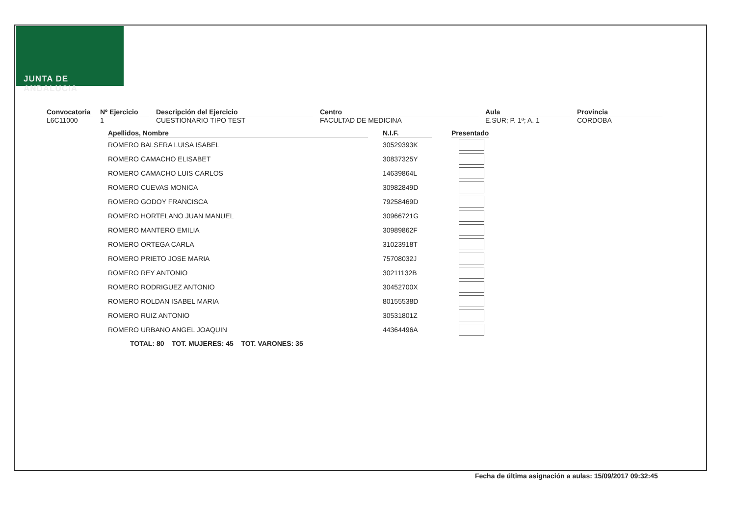JUNTA DE ANDALUCIA
Convocatoria
L6C11000
Nº Ejercicio
1
Descripción del Ejercicio
CUESTIONARIO TIPO TEST
Centro
FACULTAD DE MEDICINA
Aula
E.SUR; P. 1ª; A. 1
Provincia
CORDOBA
| Apellidos, Nombre | N.I.F. | Presentado |
| --- | --- | --- |
| ROMERO BALSERA LUISA ISABEL | 30529393K | |
| ROMERO CAMACHO ELISABET | 30837325Y | |
| ROMERO CAMACHO LUIS CARLOS | 14639864L | |
| ROMERO CUEVAS MONICA | 30982849D | |
| ROMERO GODOY FRANCISCA | 79258469D | |
| ROMERO HORTELANO JUAN MANUEL | 30966721G | |
| ROMERO MANTERO EMILIA | 30989862F | |
| ROMERO ORTEGA CARLA | 31023918T | |
| ROMERO PRIETO JOSE MARIA | 75708032J | |
| ROMERO REY ANTONIO | 30211132B | |
| ROMERO RODRIGUEZ ANTONIO | 30452700X | |
| ROMERO ROLDAN ISABEL MARIA | 80155538D | |
| ROMERO RUIZ ANTONIO | 30531801Z | |
| ROMERO URBANO ANGEL JOAQUIN | 44364496A | |
TOTAL: 80 TOT. MUJERES: 45 TOT. VARONES: 35
Fecha de última asignación a aulas: 15/09/2017 09:32:45